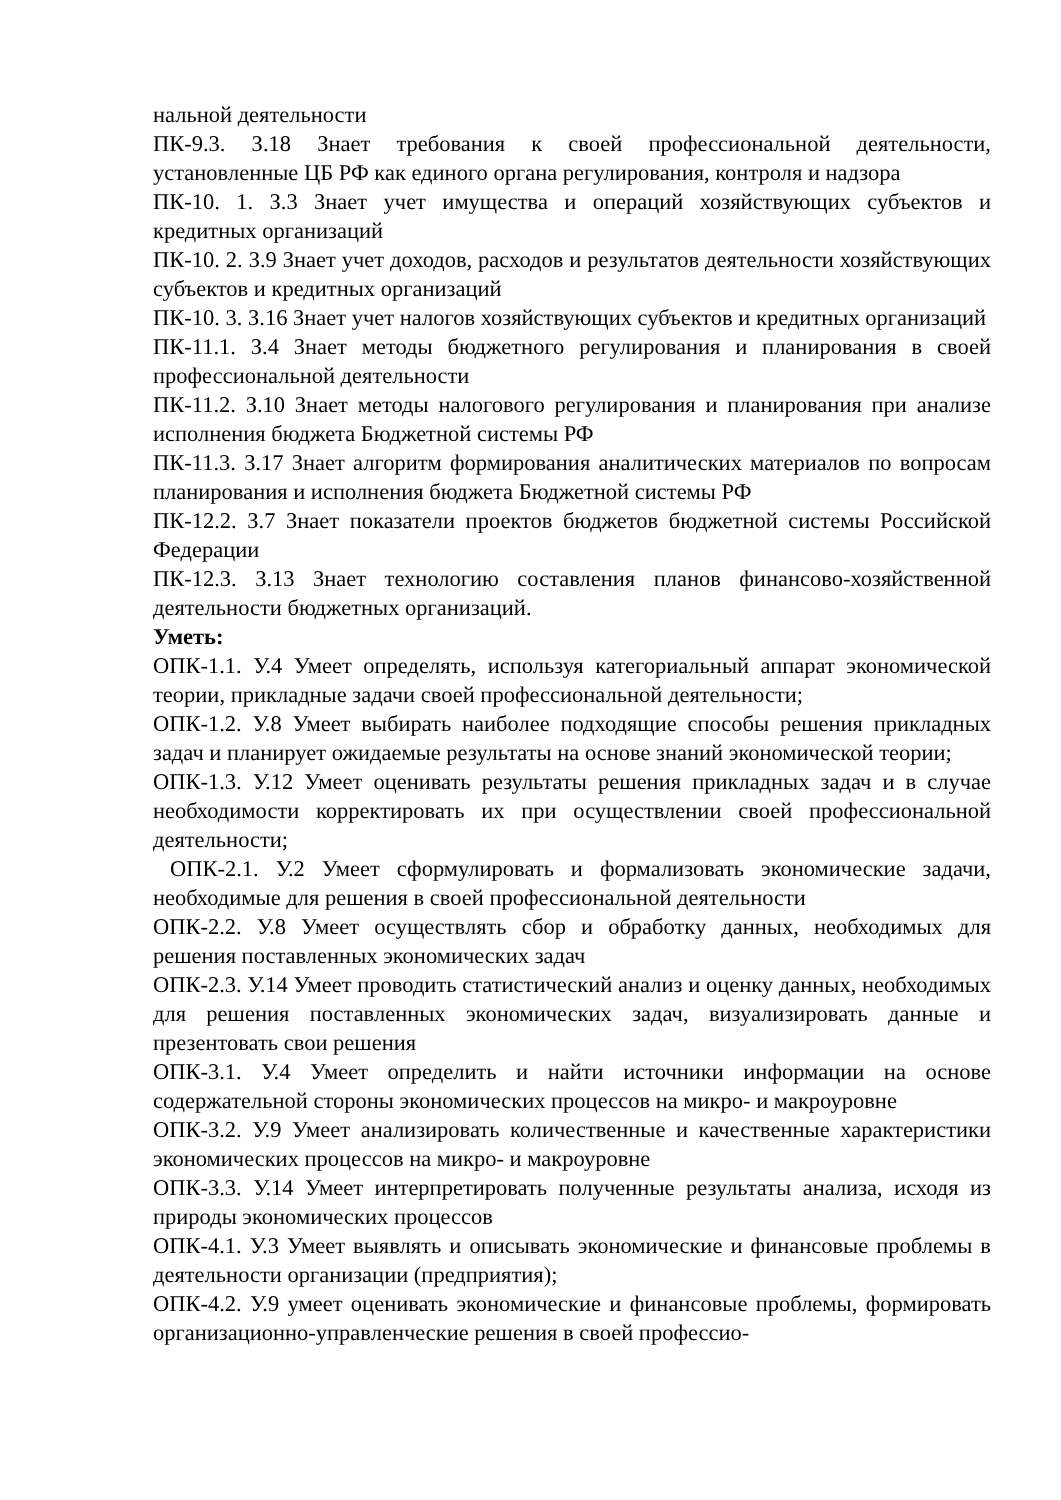нальной деятельности
ПК-9.3. З.18 Знает требования к своей профессиональной деятельности, установленные ЦБ РФ как единого органа регулирования, контроля и надзора
ПК-10. 1. З.3 Знает учет имущества и операций хозяйствующих субъектов и кредитных организаций
ПК-10. 2. З.9 Знает учет доходов, расходов и результатов деятельности хозяйствующих субъектов и кредитных организаций
ПК-10. 3. З.16 Знает учет налогов хозяйствующих субъектов и кредитных организаций
ПК-11.1. З.4 Знает методы бюджетного регулирования и планирования в своей профессиональной деятельности
ПК-11.2. З.10 Знает методы налогового регулирования и планирования при анализе исполнения бюджета Бюджетной системы РФ
ПК-11.3. З.17 Знает алгоритм формирования аналитических материалов по вопросам планирования и исполнения бюджета Бюджетной системы РФ
ПК-12.2. З.7 Знает показатели проектов бюджетов бюджетной системы Российской Федерации
ПК-12.3. З.13 Знает технологию составления планов финансово-хозяйственной деятельности бюджетных организаций.
Уметь:
ОПК-1.1. У.4 Умеет определять, используя категориальный аппарат экономической теории, прикладные задачи своей профессиональной деятельности;
ОПК-1.2. У.8 Умеет выбирать наиболее подходящие способы решения прикладных задач и планирует ожидаемые результаты на основе знаний экономической теории;
ОПК-1.3. У.12 Умеет оценивать результаты решения прикладных задач и в случае необходимости корректировать их при осуществлении своей профессиональной деятельности;
ОПК-2.1. У.2 Умеет сформулировать и формализовать экономические задачи, необходимые для решения в своей профессиональной деятельности
ОПК-2.2. У.8 Умеет осуществлять сбор и обработку данных, необходимых для решения поставленных экономических задач
ОПК-2.3. У.14 Умеет проводить статистический анализ и оценку данных, необходимых для решения поставленных экономических задач, визуализировать данные и презентовать свои решения
ОПК-3.1. У.4 Умеет определить и найти источники информации на основе содержательной стороны экономических процессов на микро- и макроуровне
ОПК-3.2. У.9 Умеет анализировать количественные и качественные характеристики экономических процессов на микро- и макроуровне
ОПК-3.3. У.14 Умеет интерпретировать полученные результаты анализа, исходя из природы экономических процессов
ОПК-4.1. У.3 Умеет выявлять и описывать экономические и финансовые проблемы в деятельности организации (предприятия);
ОПК-4.2. У.9 умеет оценивать экономические и финансовые проблемы, формировать организационно-управленческие решения в своей профессио-